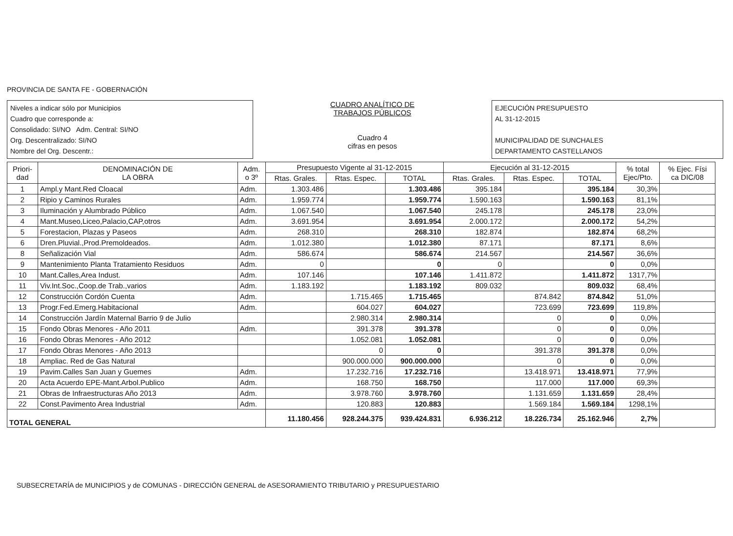PROVINCIA DE SANTA FE - GOBERNACIÓN
Niveles a indicar sólo por Municipios
Cuadro que corresponde a:
Consolidado: SI/NO Adm. Central: SI/NO
Org. Descentralizado: SI/NO
Nombre del Org. Descentr.:
CUADRO ANALÍTICO DE
TRABAJOS PÚBLICOS
Cuadro 4
cifras en pesos
EJECUCIÓN PRESUPUESTO
AL 31-12-2015
MUNICIPALIDAD DE SUNCHALES
DEPARTAMENTO CASTELLANOS
| Priori- dad | DENOMINACIÓN DE LA OBRA | Adm. o 3º | Presupuesto Vigente al 31-12-2015 | | | Ejecución al 31-12-2015 | | | % total Ejec/Pto. | % Ejec. Físi ca DIC/08 |
| --- | --- | --- | --- | --- | --- | --- | --- | --- | --- | --- |
| | | | Rtas. Grales. | Rtas. Espec. | TOTAL | Rtas. Grales. | Rtas. Espec. | TOTAL | | |
| 1 | Ampl.y Mant.Red Cloacal | Adm. | 1.303.486 | | 1.303.486 | 395.184 | | 395.184 | 30,3% | |
| 2 | Ripio y Caminos Rurales | Adm. | 1.959.774 | | 1.959.774 | 1.590.163 | | 1.590.163 | 81,1% | |
| 3 | Iluminación y Alumbrado Público | Adm. | 1.067.540 | | 1.067.540 | 245.178 | | 245.178 | 23,0% | |
| 4 | Mant.Museo,Liceo,Palacio,CAP,otros | Adm. | 3.691.954 | | 3.691.954 | 2.000.172 | | 2.000.172 | 54,2% | |
| 5 | Forestacion, Plazas y Paseos | Adm. | 268.310 | | 268.310 | 182.874 | | 182.874 | 68,2% | |
| 6 | Dren.Pluvial.,Prod.Premoldeados. | Adm. | 1.012.380 | | 1.012.380 | 87.171 | | 87.171 | 8,6% | |
| 8 | Señalización Vial | Adm. | 586.674 | | 586.674 | 214.567 | | 214.567 | 36,6% | |
| 9 | Mantenimiento Planta Tratamiento Residuos | Adm. | 0 | | 0 | 0 | | 0 | 0,0% | |
| 10 | Mant.Calles,Area Indust. | Adm. | 107.146 | | 107.146 | 1.411.872 | | 1.411.872 | 1317,7% | |
| 11 | Viv.Int.Soc.,Coop.de Trab.,varios | Adm. | 1.183.192 | | 1.183.192 | 809.032 | | 809.032 | 68,4% | |
| 12 | Construcción Cordón Cuenta | Adm. | | 1.715.465 | 1.715.465 | | 874.842 | 874.842 | 51,0% | |
| 13 | Progr.Fed.Emerg.Habitacional | Adm. | | 604.027 | 604.027 | | 723.699 | 723.699 | 119,8% | |
| 14 | Construcción Jardín Maternal Barrio 9 de Julio | | | 2.980.314 | 2.980.314 | | 0 | 0 | 0,0% | |
| 15 | Fondo Obras Menores - Año 2011 | Adm. | | 391.378 | 391.378 | | 0 | 0 | 0,0% | |
| 16 | Fondo Obras Menores - Año 2012 | | | 1.052.081 | 1.052.081 | | 0 | 0 | 0,0% | |
| 17 | Fondo Obras Menores - Año 2013 | | | 0 | 0 | | 391.378 | 391.378 | 0,0% | |
| 18 | Ampliac. Red de Gas Natural | | | 900.000.000 | 900.000.000 | | 0 | 0 | 0,0% | |
| 19 | Pavim.Calles San Juan y Guemes | Adm. | | 17.232.716 | 17.232.716 | | 13.418.971 | 13.418.971 | 77,9% | |
| 20 | Acta Acuerdo EPE-Mant.Arbol.Publico | Adm. | | 168.750 | 168.750 | | 117.000 | 117.000 | 69,3% | |
| 21 | Obras de Infraestructuras Año 2013 | Adm. | | 3.978.760 | 3.978.760 | | 1.131.659 | 1.131.659 | 28,4% | |
| 22 | Const.Pavimento Area Industrial | Adm. | | 120.883 | 120.883 | | 1.569.184 | 1.569.184 | 1298,1% | |
| TOTAL GENERAL | | | 11.180.456 | 928.244.375 | 939.424.831 | 6.936.212 | 18.226.734 | 25.162.946 | 2,7% | |
SUBSECRETARÍA de MUNICIPIOS y de COMUNAS - DIRECCIÓN GENERAL de ASESORAMIENTO TRIBUTARIO y PRESUPUESTARIO